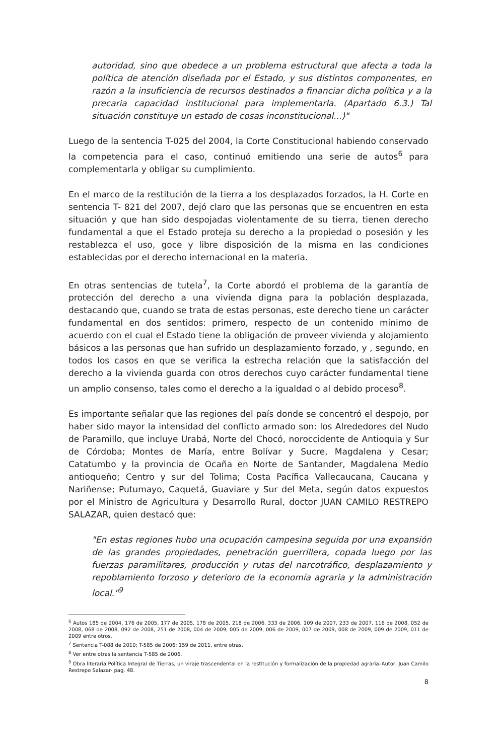autoridad, sino que obedece a un problema estructural que afecta a toda la política de atención diseñada por el Estado, y sus distintos componentes, en razón a la insuficiencia de recursos destinados a financiar dicha política y a la precaria capacidad institucional para implementarla. (Apartado 6.3.) Tal situación constituye un estado de cosas inconstitucional...)"
Luego de la sentencia T-025 del 2004, la Corte Constitucional habiendo conservado la competencia para el caso, continuó emitiendo una serie de autos<sup>6</sup> para complementarla y obligar su cumplimiento.
En el marco de la restitución de la tierra a los desplazados forzados, la H. Corte en sentencia T- 821 del 2007, dejó claro que las personas que se encuentren en esta situación y que han sido despojadas violentamente de su tierra, tienen derecho fundamental a que el Estado proteja su derecho a la propiedad o posesión y les restablezca el uso, goce y libre disposición de la misma en las condiciones establecidas por el derecho internacional en la materia.
En otras sentencias de tutela<sup>7</sup>, la Corte abordó el problema de la garantía de protección del derecho a una vivienda digna para la población desplazada, destacando que, cuando se trata de estas personas, este derecho tiene un carácter fundamental en dos sentidos: primero, respecto de un contenido mínimo de acuerdo con el cual el Estado tiene la obligación de proveer vivienda y alojamiento básicos a las personas que han sufrido un desplazamiento forzado, y , segundo, en todos los casos en que se verifica la estrecha relación que la satisfacción del derecho a la vivienda guarda con otros derechos cuyo carácter fundamental tiene un amplio consenso, tales como el derecho a la igualdad o al debido proceso<sup>8</sup>.
Es importante señalar que las regiones del país donde se concentró el despojo, por haber sido mayor la intensidad del conflicto armado son: los Alrededores del Nudo de Paramillo, que incluye Urabá, Norte del Chocó, noroccidente de Antioquia y Sur de Córdoba; Montes de María, entre Bolívar y Sucre, Magdalena y Cesar; Catatumbo y la provincia de Ocaña en Norte de Santander, Magdalena Medio antioqueño; Centro y sur del Tolima; Costa Pacífica Vallecaucana, Caucana y Nariñense; Putumayo, Caquetá, Guaviare y Sur del Meta, según datos expuestos por el Ministro de Agricultura y Desarrollo Rural, doctor JUAN CAMILO RESTREPO SALAZAR, quien destacó que:
"En estas regiones hubo una ocupación campesina seguida por una expansión de las grandes propiedades, penetración guerrillera, copada luego por las fuerzas paramilitares, producción y rutas del narcotráfico, desplazamiento y repoblamiento forzoso y deterioro de la economía agraria y la administración local."<sup>9</sup>
<sup>6</sup> Autos 185 de 2004, 176 de 2005, 177 de 2005, 178 de 2005, 218 de 2006, 333 de 2006, 109 de 2007, 233 de 2007, 116 de 2008, 052 de 2008, 068 de 2008, 092 de 2008, 251 de 2008, 004 de 2009, 005 de 2009, 006 de 2009, 007 de 2009, 008 de 2009, 009 de 2009, 011 de 2009 entre otros.
<sup>7</sup> Sentencia T-088 de 2010; T-585 de 2006; 159 de 2011, entre otras.
<sup>8</sup> Ver entre otras la sentencia T-585 de 2006.
<sup>9</sup> Obra literaria Política Integral de Tierras, un viraje trascendental en la restitución y formalización de la propiedad agraria–Autor, Juan Camilo Restrepo Salazar- pag. 48.
8